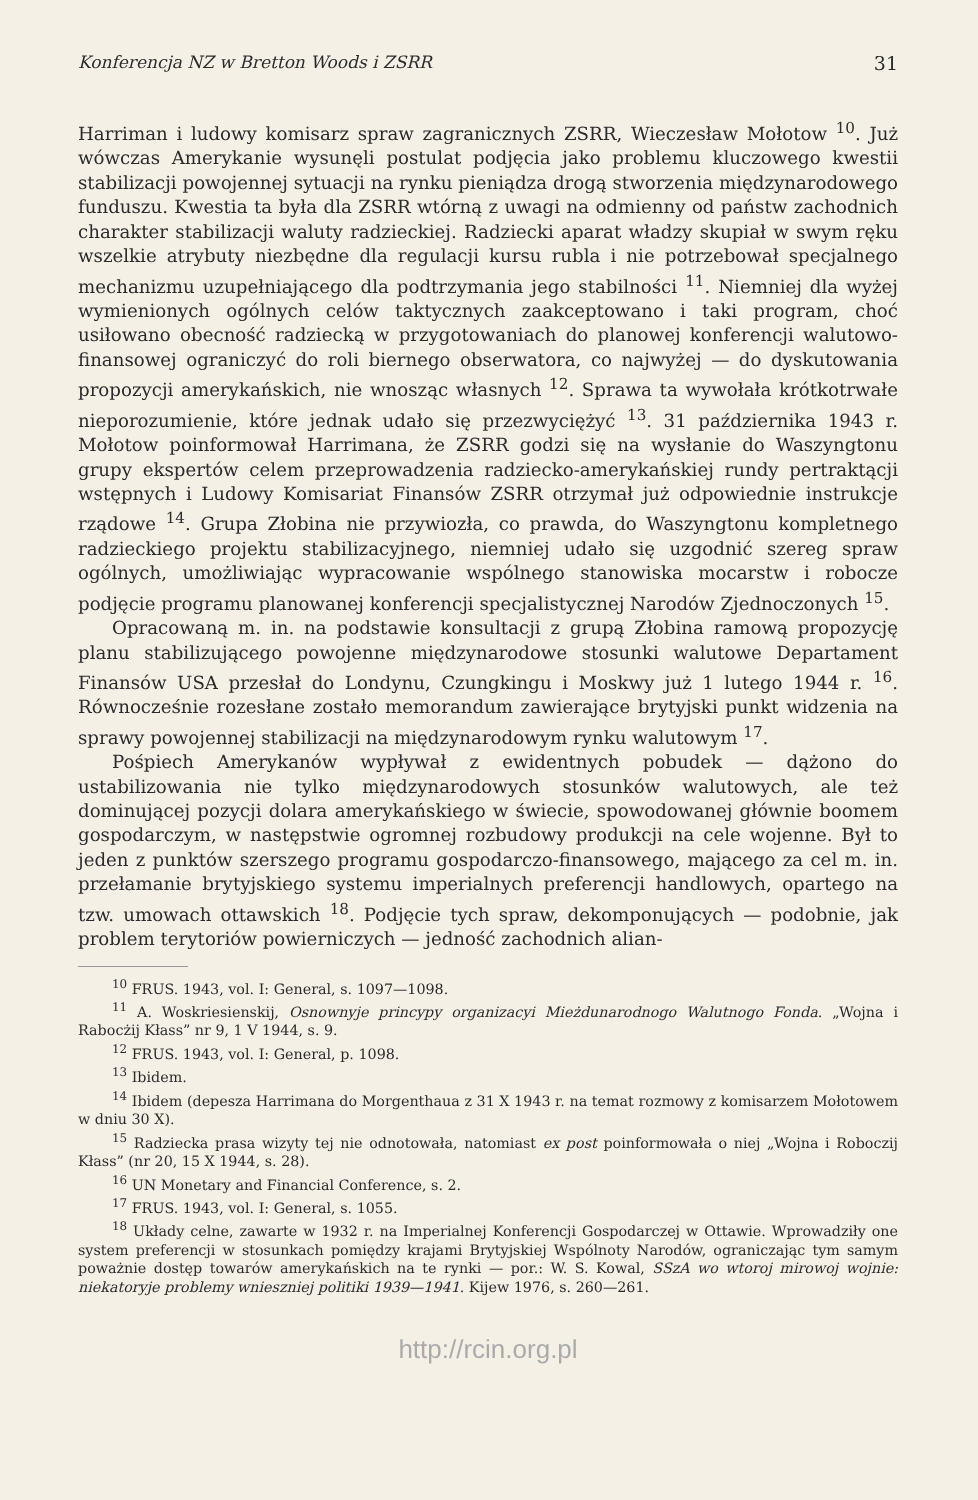Konferencja NZ w Bretton Woods i ZSRR 31
Harriman i ludowy komisarz spraw zagranicznych ZSRR, Wieczesław Mołotow <sup>10</sup>. Już wówczas Amerykanie wysunęli postulat podjęcia jako problemu kluczowego kwestii stabilizacji powojennej sytuacji na rynku pieniądza drogą stworzenia międzynarodowego funduszu. Kwestia ta była dla ZSRR wtórną z uwagi na odmienny od państw zachodnich charakter stabilizacji waluty radzieckiej. Radziecki aparat władzy skupiał w swym ręku wszelkie atrybuty niezbędne dla regulacji kursu rubla i nie potrzebował specjalnego mechanizmu uzupełniającego dla podtrzymania jego stabilności <sup>11</sup>. Niemniej dla wyżej wymienionych ogólnych celów taktycznych zaakceptowano i taki program, choć usiłowano obecność radziecką w przygotowaniach do planowej konferencji walutowo-finansowej ograniczyć do roli biernego obserwatora, co najwyżej — do dyskutowania propozycji amerykańskich, nie wnosząc własnych <sup>12</sup>. Sprawa ta wywołała krótkotrwałe nieporozumienie, które jednak udało się przezwyciężyć <sup>13</sup>. 31 października 1943 r. Mołotow poinformował Harrimana, że ZSRR godzi się na wysłanie do Waszyngtonu grupy ekspertów celem przeprowadzenia radziecko-amerykańskiej rundy pertraktącji wstępnych i Ludowy Komisariat Finansów ZSRR otrzymał już odpowiednie instrukcje rządowe <sup>14</sup>. Grupa Złobina nie przywiozła, co prawda, do Waszyngtonu kompletnego radzieckiego projektu stabilizacyjnego, niemniej udało się uzgodnić szereg spraw ogólnych, umożliwiając wypracowanie wspólnego stanowiska mocarstw i robocze podjęcie programu planowanej konferencji specjalistycznej Narodów Zjednoczonych <sup>15</sup>.
Opracowaną m. in. na podstawie konsultacji z grupą Złobina ramową propozycję planu stabilizującego powojenne międzynarodowe stosunki walutowe Departament Finansów USA przesłał do Londynu, Czungkingu i Moskwy już 1 lutego 1944 r. <sup>16</sup>. Równocześnie rozesłane zostało memorandum zawierające brytyjski punkt widzenia na sprawy powojennej stabilizacji na międzynarodowym rynku walutowym <sup>17</sup>.
Pośpiech Amerykanów wypływał z ewidentnych pobudek — dążono do ustabilizowania nie tylko międzynarodowych stosunków walutowych, ale też dominującej pozycji dolara amerykańskiego w świecie, spowodowanej głównie boomem gospodarczym, w następstwie ogromnej rozbudowy produkcji na cele wojenne. Był to jeden z punktów szerszego programu gospodarczo-finansowego, mającego za cel m. in. przełamanie brytyjskiego systemu imperialnych preferencji handlowych, opartego na tzw. umowach ottawskich <sup>18</sup>. Podjęcie tych spraw, dekomponujących — podobnie, jak problem terytoriów powierniczych — jedność zachodnich alian-
<sup>10</sup> FRUS. 1943, vol. I: General, s. 1097—1098.
<sup>11</sup> A. Woskriesienskij, Osnownyje princypy organizacyi Mieżdunarodnogo Walutnogo Fonda. „Wojna i Rabocżij Kłass” nr 9, 1 V 1944, s. 9.
<sup>12</sup> FRUS. 1943, vol. I: General, p. 1098.
<sup>13</sup> Ibidem.
<sup>14</sup> Ibidem (depesza Harrimana do Morgenthaua z 31 X 1943 r. na temat rozmowy z komisarzem Mołotowem w dniu 30 X).
<sup>15</sup> Radziecka prasa wizyty tej nie odnotowała, natomiast ex post poinformowała o niej „Wojna i Roboczij Kłass” (nr 20, 15 X 1944, s. 28).
<sup>16</sup> UN Monetary and Financial Conference, s. 2.
<sup>17</sup> FRUS. 1943, vol. I: General, s. 1055.
<sup>18</sup> Układy celne, zawarte w 1932 r. na Imperialnej Konferencji Gospodarczej w Ottawie. Wprowadziły one system preferencji w stosunkach pomiędzy krajami Brytyjskiej Wspólnoty Narodów, ograniczając tym samym poważnie dostęp towarów amerykańskich na te rynki — por.: W. S. Kowal, SSzA wo wtoroj mirowoj wojnie: niekatoryje problemy wnieszniej politiki 1939—1941. Kijew 1976, s. 260—261.
http://rcin.org.pl